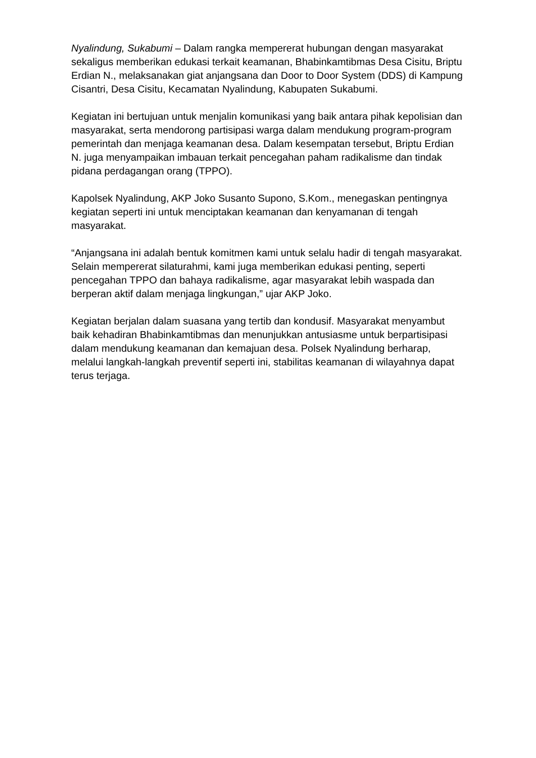Nyalindung, Sukabumi – Dalam rangka mempererat hubungan dengan masyarakat sekaligus memberikan edukasi terkait keamanan, Bhabinkamtibmas Desa Cisitu, Briptu Erdian N., melaksanakan giat anjangsana dan Door to Door System (DDS) di Kampung Cisantri, Desa Cisitu, Kecamatan Nyalindung, Kabupaten Sukabumi.
Kegiatan ini bertujuan untuk menjalin komunikasi yang baik antara pihak kepolisian dan masyarakat, serta mendorong partisipasi warga dalam mendukung program-program pemerintah dan menjaga keamanan desa. Dalam kesempatan tersebut, Briptu Erdian N. juga menyampaikan imbauan terkait pencegahan paham radikalisme dan tindak pidana perdagangan orang (TPPO).
Kapolsek Nyalindung, AKP Joko Susanto Supono, S.Kom., menegaskan pentingnya kegiatan seperti ini untuk menciptakan keamanan dan kenyamanan di tengah masyarakat.
“Anjangsana ini adalah bentuk komitmen kami untuk selalu hadir di tengah masyarakat. Selain mempererat silaturahmi, kami juga memberikan edukasi penting, seperti pencegahan TPPO dan bahaya radikalisme, agar masyarakat lebih waspada dan berperan aktif dalam menjaga lingkungan,” ujar AKP Joko.
Kegiatan berjalan dalam suasana yang tertib dan kondusif. Masyarakat menyambut baik kehadiran Bhabinkamtibmas dan menunjukkan antusiasme untuk berpartisipasi dalam mendukung keamanan dan kemajuan desa. Polsek Nyalindung berharap, melalui langkah-langkah preventif seperti ini, stabilitas keamanan di wilayahnya dapat terus terjaga.